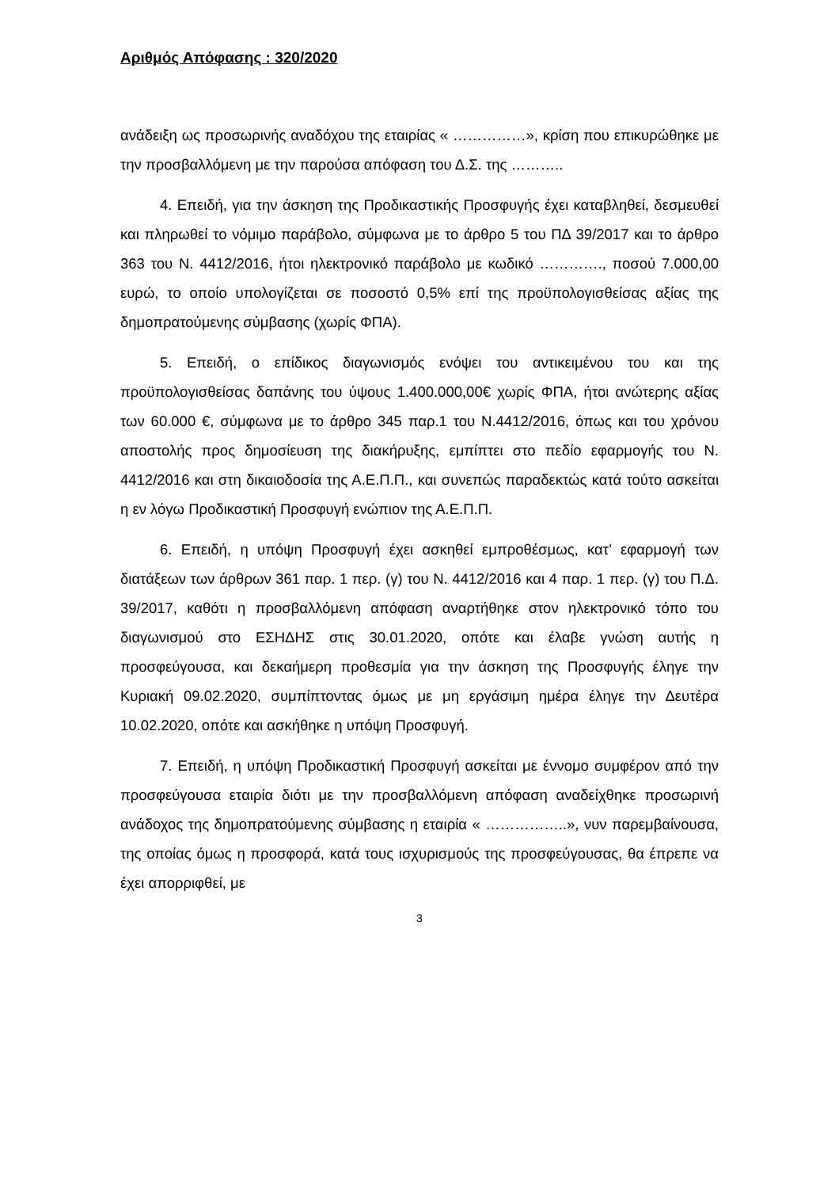Αριθμός Απόφασης : 320/2020
ανάδειξη ως προσωρινής αναδόχου της εταιρίας « ……………», κρίση που επικυρώθηκε με την προσβαλλόμενη με την παρούσα απόφαση του Δ.Σ. της ………..
4. Επειδή, για την άσκηση της Προδικαστικής Προσφυγής έχει καταβληθεί, δεσμευθεί και πληρωθεί το νόμιμο παράβολο, σύμφωνα με το άρθρο 5 του ΠΔ 39/2017 και το άρθρο 363 του Ν. 4412/2016, ήτοι ηλεκτρονικό παράβολο με κωδικό …………., ποσού 7.000,00 ευρώ, το οποίο υπολογίζεται σε ποσοστό 0,5% επί της προϋπολογισθείσας αξίας της δημοπρατούμενης σύμβασης (χωρίς ΦΠΑ).
5. Επειδή, ο επίδικος διαγωνισμός ενόψει του αντικειμένου του και της προϋπολογισθείσας δαπάνης του ύψους 1.400.000,00€ χωρίς ΦΠΑ, ήτοι ανώτερης αξίας των 60.000 €, σύμφωνα με το άρθρο 345 παρ.1 του Ν.4412/2016, όπως και του χρόνου αποστολής προς δημοσίευση της διακήρυξης, εμπίπτει στο πεδίο εφαρμογής του Ν. 4412/2016 και στη δικαιοδοσία της Α.Ε.Π.Π., και συνεπώς παραδεκτώς κατά τούτο ασκείται η εν λόγω Προδικαστική Προσφυγή ενώπιον της Α.Ε.Π.Π.
6. Επειδή, η υπόψη Προσφυγή έχει ασκηθεί εμπροθέσμως, κατ’ εφαρμογή των διατάξεων των άρθρων 361 παρ. 1 περ. (γ) του Ν. 4412/2016 και 4 παρ. 1 περ. (γ) του Π.Δ. 39/2017, καθότι η προσβαλλόμενη απόφαση αναρτήθηκε στον ηλεκτρονικό τόπο του διαγωνισμού στο ΕΣΗΔΗΣ στις 30.01.2020, οπότε και έλαβε γνώση αυτής η προσφεύγουσα, και δεκαήμερη προθεσμία για την άσκηση της Προσφυγής έληγε την Κυριακή 09.02.2020, συμπίπτοντας όμως με μη εργάσιμη ημέρα έληγε την Δευτέρα 10.02.2020, οπότε και ασκήθηκε η υπόψη Προσφυγή.
7. Επειδή, η υπόψη Προδικαστική Προσφυγή ασκείται με έννομο συμφέρον από την προσφεύγουσα εταιρία διότι με την προσβαλλόμενη απόφαση αναδείχθηκε προσωρινή ανάδοχος της δημοπρατούμενης σύμβασης η εταιρία « ……………..», νυν παρεμβαίνουσα, της οποίας όμως η προσφορά, κατά τους ισχυρισμούς της προσφεύγουσας, θα έπρεπε να έχει απορριφθεί, με
3